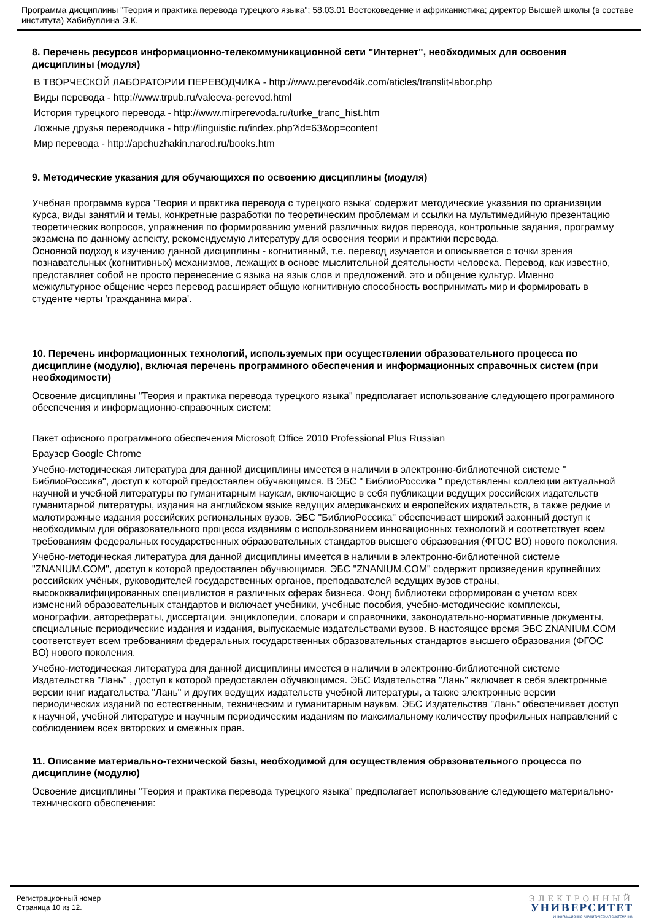Программа дисциплины "Теория и практика перевода турецкого языка"; 58.03.01 Востоковедение и африканистика; директор Высшей школы (в составе института) Хабибуллина Э.К.
8. Перечень ресурсов информационно-телекоммуникационной сети "Интернет", необходимых для освоения дисциплины (модуля)
В ТВОРЧЕСКОЙ ЛАБОРАТОРИИ ПЕРЕВОДЧИКА - http://www.perevod4ik.com/aticles/translit-labor.php
Виды перевода - http://www.trpub.ru/valeeva-perevod.html
История турецкого перевода - http://www.mirperevoda.ru/turke_tranc_hist.htm
Ложные друзья переводчика - http://linguistic.ru/index.php?id=63&op=content
Мир перевода - http://apchuzhakin.narod.ru/books.htm
9. Методические указания для обучающихся по освоению дисциплины (модуля)
Учебная программа курса 'Теория и практика перевода с турецкого языка' содержит методические указания по организации курса, виды занятий и темы, конкретные разработки по теоретическим проблемам и ссылки на мультимедийную презентацию теоретических вопросов, упражнения по формированию умений различных видов перевода, контрольные задания, программу экзамена по данному аспекту, рекомендуемую литературу для освоения теории и практики перевода.
Основной подход к изучению данной дисциплины - когнитивный, т.е. перевод изучается и описывается с точки зрения познавательных (когнитивных) механизмов, лежащих в основе мыслительной деятельности человека. Перевод, как известно, представляет собой не просто перенесение с языка на язык слов и предложений, это и общение культур. Именно межкультурное общение через перевод расширяет общую когнитивную способность воспринимать мир и формировать в студенте черты 'гражданина мира'.
10. Перечень информационных технологий, используемых при осуществлении образовательного процесса по дисциплине (модулю), включая перечень программного обеспечения и информационных справочных систем (при необходимости)
Освоение дисциплины "Теория и практика перевода турецкого языка" предполагает использование следующего программного обеспечения и информационно-справочных систем:
Пакет офисного программного обеспечения Microsoft Office 2010 Professional Plus Russian
Браузер Google Chrome
Учебно-методическая литература для данной дисциплины имеется в наличии в электронно-библиотечной системе " БиблиоРоссика", доступ к которой предоставлен обучающимся. В ЭБС " БиблиоРоссика " представлены коллекции актуальной научной и учебной литературы по гуманитарным наукам, включающие в себя публикации ведущих российских издательств гуманитарной литературы, издания на английском языке ведущих американских и европейских издательств, а также редкие и малотиражные издания российских региональных вузов. ЭБС "БиблиоРоссика" обеспечивает широкий законный доступ к необходимым для образовательного процесса изданиям с использованием инновационных технологий и соответствует всем требованиям федеральных государственных образовательных стандартов высшего образования (ФГОС ВО) нового поколения.
Учебно-методическая литература для данной дисциплины имеется в наличии в электронно-библиотечной системе "ZNANIUM.COM", доступ к которой предоставлен обучающимся. ЭБС "ZNANIUM.COM" содержит произведения крупнейших российских учёных, руководителей государственных органов, преподавателей ведущих вузов страны, высококвалифицированных специалистов в различных сферах бизнеса. Фонд библиотеки сформирован с учетом всех изменений образовательных стандартов и включает учебники, учебные пособия, учебно-методические комплексы, монографии, авторефераты, диссертации, энциклопедии, словари и справочники, законодательно-нормативные документы, специальные периодические издания и издания, выпускаемые издательствами вузов. В настоящее время ЭБС ZNANIUM.COM соответствует всем требованиям федеральных государственных образовательных стандартов высшего образования (ФГОС ВО) нового поколения.
Учебно-методическая литература для данной дисциплины имеется в наличии в электронно-библиотечной системе Издательства "Лань" , доступ к которой предоставлен обучающимся. ЭБС Издательства "Лань" включает в себя электронные версии книг издательства "Лань" и других ведущих издательств учебной литературы, а также электронные версии периодических изданий по естественным, техническим и гуманитарным наукам. ЭБС Издательства "Лань" обеспечивает доступ к научной, учебной литературе и научным периодическим изданиям по максимальному количеству профильных направлений с соблюдением всех авторских и смежных прав.
11. Описание материально-технической базы, необходимой для осуществления образовательного процесса по дисциплине (модулю)
Освоение дисциплины "Теория и практика перевода турецкого языка" предполагает использование следующего материально-технического обеспечения:
Регистрационный номер
Страница 10 из 12.
ЭЛЕКТРОННЫЙ
УНИВЕРСИТЕТ
ИНФОРМАЦИОННО-АНАЛИТИЧЕСКАЯ СИСТЕМА КФУ